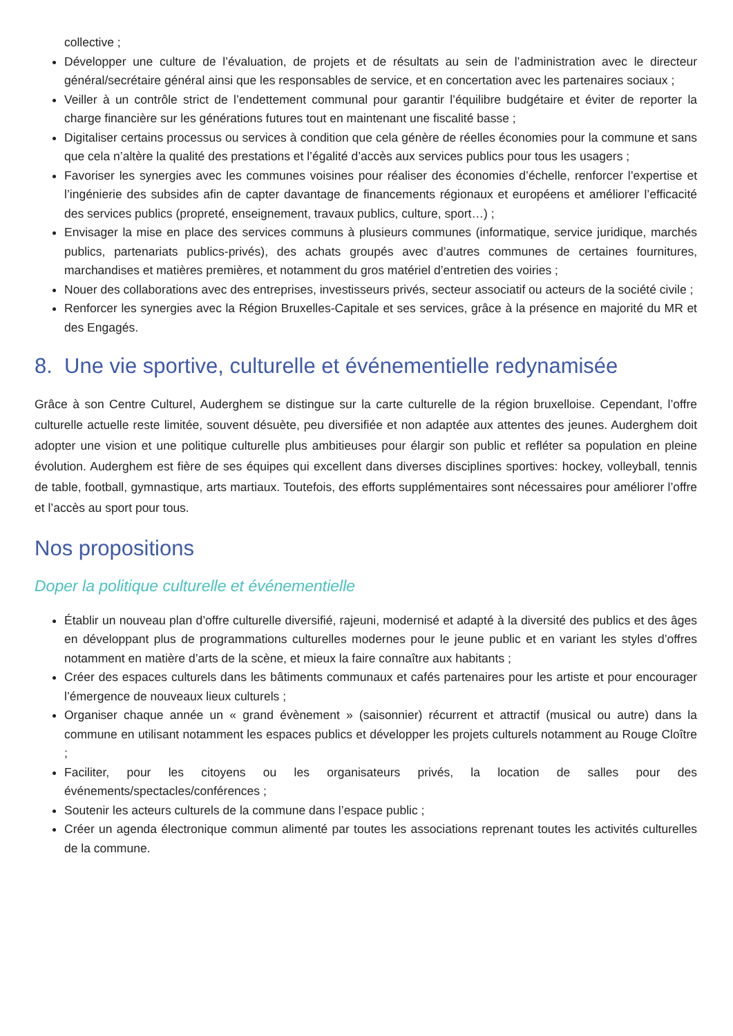collective ;
Développer une culture de l’évaluation, de projets et de résultats au sein de l’administration avec le directeur général/secrétaire général ainsi que les responsables de service, et en concertation avec les partenaires sociaux ;
Veiller à un contrôle strict de l’endettement communal pour garantir l’équilibre budgétaire et éviter de reporter la charge financière sur les générations futures tout en maintenant une fiscalité basse ;
Digitaliser certains processus ou services à condition que cela génère de réelles économies pour la commune et sans que cela n’altère la qualité des prestations et l’égalité d’accès aux services publics pour tous les usagers ;
Favoriser les synergies avec les communes voisines pour réaliser des économies d’échelle, renforcer l’expertise et l’ingénierie des subsides afin de capter davantage de financements régionaux et européens et améliorer l’efficacité des services publics (propreté, enseignement, travaux publics, culture, sport…) ;
Envisager la mise en place des services communs à plusieurs communes (informatique, service juridique, marchés publics, partenariats publics-privés), des achats groupés avec d’autres communes de certaines fournitures, marchandises et matières premières, et notamment du gros matériel d’entretien des voiries ;
Nouer des collaborations avec des entreprises, investisseurs privés, secteur associatif ou acteurs de la société civile ;
Renforcer les synergies avec la Région Bruxelles-Capitale et ses services, grâce à la présence en majorité du MR et des Engagés.
8. Une vie sportive, culturelle et événementielle redynamisée
Grâce à son Centre Culturel, Auderghem se distingue sur la carte culturelle de la région bruxelloise. Cependant, l’offre culturelle actuelle reste limitée, souvent désuète, peu diversifiée et non adaptée aux attentes des jeunes. Auderghem doit adopter une vision et une politique culturelle plus ambitieuses pour élargir son public et refléter sa population en pleine évolution. Auderghem est fière de ses équipes qui excellent dans diverses disciplines sportives: hockey, volleyball, tennis de table, football, gymnastique, arts martiaux. Toutefois, des efforts supplémentaires sont nécessaires pour améliorer l’offre et l’accès au sport pour tous.
Nos propositions
Doper la politique culturelle et événementielle
Établir un nouveau plan d’offre culturelle diversifié, rajeuni, modernisé et adapté à la diversité des publics et des âges en développant plus de programmations culturelles modernes pour le jeune public et en variant les styles d’offres notamment en matière d’arts de la scène, et mieux la faire connaître aux habitants ;
Créer des espaces culturels dans les bâtiments communaux et cafés partenaires pour les artiste et pour encourager l’émergence de nouveaux lieux culturels ;
Organiser chaque année un « grand évènement » (saisonnier) récurrent et attractif (musical ou autre) dans la commune en utilisant notamment les espaces publics et développer les projets culturels notamment au Rouge Cloître ;
Faciliter, pour les citoyens ou les organisateurs privés, la location de salles pour des événements/spectacles/conférences ;
Soutenir les acteurs culturels de la commune dans l’espace public ;
Créer un agenda électronique commun alimenté par toutes les associations reprenant toutes les activités culturelles de la commune.